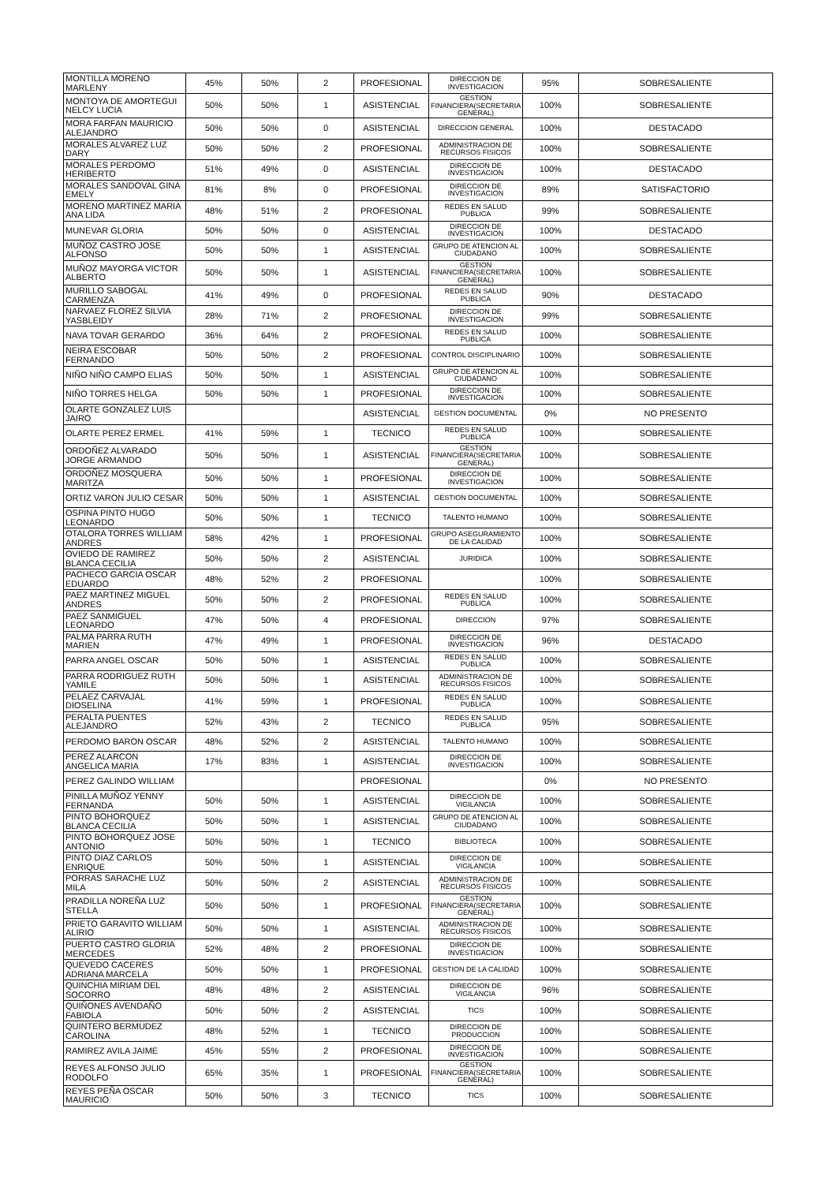| MONTILLA MORENO MARLENY | 45% | 50% | 2 | PROFESIONAL | DIRECCION DE INVESTIGACION | 95% | SOBRESALIENTE |
| MONTOYA DE AMORTEGUI NELCY LUCIA | 50% | 50% | 1 | ASISTENCIAL | GESTION FINANCIERA(SECRETARIA GENERAL) | 100% | SOBRESALIENTE |
| MORA FARFAN MAURICIO ALEJANDRO | 50% | 50% | 0 | ASISTENCIAL | DIRECCION GENERAL | 100% | DESTACADO |
| MORALES ALVAREZ LUZ DARY | 50% | 50% | 2 | PROFESIONAL | ADMINISTRACION DE RECURSOS FISICOS | 100% | SOBRESALIENTE |
| MORALES PERDOMO HERIBERTO | 51% | 49% | 0 | ASISTENCIAL | DIRECCION DE INVESTIGACION | 100% | DESTACADO |
| MORALES SANDOVAL GINA EMELY | 81% | 8% | 0 | PROFESIONAL | DIRECCION DE INVESTIGACION | 89% | SATISFACTORIO |
| MORENO MARTINEZ MARIA ANA LIDA | 48% | 51% | 2 | PROFESIONAL | REDES EN SALUD PUBLICA | 99% | SOBRESALIENTE |
| MUNEVAR GLORIA | 50% | 50% | 0 | ASISTENCIAL | DIRECCION DE INVESTIGACION | 100% | DESTACADO |
| MUÑOZ CASTRO JOSE ALFONSO | 50% | 50% | 1 | ASISTENCIAL | GRUPO DE ATENCION AL CIUDADANO | 100% | SOBRESALIENTE |
| MUÑOZ MAYORGA VICTOR ALBERTO | 50% | 50% | 1 | ASISTENCIAL | GESTION FINANCIERA(SECRETARIA GENERAL) | 100% | SOBRESALIENTE |
| MURILLO SABOGAL CARMENZA | 41% | 49% | 0 | PROFESIONAL | REDES EN SALUD PUBLICA | 90% | DESTACADO |
| NARVAEZ FLOREZ SILVIA YASBLEIDY | 28% | 71% | 2 | PROFESIONAL | DIRECCION DE INVESTIGACION | 99% | SOBRESALIENTE |
| NAVA TOVAR GERARDO | 36% | 64% | 2 | PROFESIONAL | REDES EN SALUD PUBLICA | 100% | SOBRESALIENTE |
| NEIRA ESCOBAR FERNANDO | 50% | 50% | 2 | PROFESIONAL | CONTROL DISCIPLINARIO | 100% | SOBRESALIENTE |
| NIÑO NIÑO CAMPO ELIAS | 50% | 50% | 1 | ASISTENCIAL | GRUPO DE ATENCION AL CIUDADANO | 100% | SOBRESALIENTE |
| NIÑO TORRES HELGA | 50% | 50% | 1 | PROFESIONAL | DIRECCION DE INVESTIGACION | 100% | SOBRESALIENTE |
| OLARTE GONZALEZ LUIS JAIRO | | | | ASISTENCIAL | GESTION DOCUMENTAL | 0% | NO PRESENTO |
| OLARTE PEREZ ERMEL | 41% | 59% | 1 | TECNICO | REDES EN SALUD PUBLICA | 100% | SOBRESALIENTE |
| ORDOÑEZ ALVARADO JORGE ARMANDO | 50% | 50% | 1 | ASISTENCIAL | GESTION FINANCIERA(SECRETARIA GENERAL) | 100% | SOBRESALIENTE |
| ORDOÑEZ MOSQUERA MARITZA | 50% | 50% | 1 | PROFESIONAL | DIRECCION DE INVESTIGACION | 100% | SOBRESALIENTE |
| ORTIZ VARON JULIO CESAR | 50% | 50% | 1 | ASISTENCIAL | GESTION DOCUMENTAL | 100% | SOBRESALIENTE |
| OSPINA PINTO HUGO LEONARDO | 50% | 50% | 1 | TECNICO | TALENTO HUMANO | 100% | SOBRESALIENTE |
| OTALORA TORRES WILLIAM ANDRES | 58% | 42% | 1 | PROFESIONAL | GRUPO ASEGURAMIENTO DE LA CALIDAD | 100% | SOBRESALIENTE |
| OVIEDO DE RAMIREZ BLANCA CECILIA | 50% | 50% | 2 | ASISTENCIAL | JURIDICA | 100% | SOBRESALIENTE |
| PACHECO GARCIA OSCAR EDUARDO | 48% | 52% | 2 | PROFESIONAL | | 100% | SOBRESALIENTE |
| PAEZ MARTINEZ MIGUEL ANDRES | 50% | 50% | 2 | PROFESIONAL | REDES EN SALUD PUBLICA | 100% | SOBRESALIENTE |
| PAEZ SANMIGUEL LEONARDO | 47% | 50% | 4 | PROFESIONAL | DIRECCION | 97% | SOBRESALIENTE |
| PALMA PARRA RUTH MARIEN | 47% | 49% | 1 | PROFESIONAL | DIRECCION DE INVESTIGACION | 96% | DESTACADO |
| PARRA ANGEL OSCAR | 50% | 50% | 1 | ASISTENCIAL | REDES EN SALUD PUBLICA | 100% | SOBRESALIENTE |
| PARRA RODRIGUEZ RUTH YAMILE | 50% | 50% | 1 | ASISTENCIAL | ADMINISTRACION DE RECURSOS FISICOS | 100% | SOBRESALIENTE |
| PELAEZ CARVAJAL DIOSELINA | 41% | 59% | 1 | PROFESIONAL | REDES EN SALUD PUBLICA | 100% | SOBRESALIENTE |
| PERALTA PUENTES ALEJANDRO | 52% | 43% | 2 | TECNICO | REDES EN SALUD PUBLICA | 95% | SOBRESALIENTE |
| PERDOMO BARON OSCAR | 48% | 52% | 2 | ASISTENCIAL | TALENTO HUMANO | 100% | SOBRESALIENTE |
| PEREZ ALARCON ANGELICA MARIA | 17% | 83% | 1 | ASISTENCIAL | DIRECCION DE INVESTIGACION | 100% | SOBRESALIENTE |
| PEREZ GALINDO WILLIAM | | | | PROFESIONAL | | 0% | NO PRESENTO |
| PINILLA MUÑOZ YENNY FERNANDA | 50% | 50% | 1 | ASISTENCIAL | DIRECCION DE VIGILANCIA | 100% | SOBRESALIENTE |
| PINTO BOHORQUEZ BLANCA CECILIA | 50% | 50% | 1 | ASISTENCIAL | GRUPO DE ATENCION AL CIUDADANO | 100% | SOBRESALIENTE |
| PINTO BOHORQUEZ JOSE ANTONIO | 50% | 50% | 1 | TECNICO | BIBLIOTECA | 100% | SOBRESALIENTE |
| PINTO DIAZ CARLOS ENRIQUE | 50% | 50% | 1 | ASISTENCIAL | DIRECCION DE VIGILANCIA | 100% | SOBRESALIENTE |
| PORRAS SARACHE LUZ MILA | 50% | 50% | 2 | ASISTENCIAL | ADMINISTRACION DE RECURSOS FISICOS | 100% | SOBRESALIENTE |
| PRADILLA NOREÑA LUZ STELLA | 50% | 50% | 1 | PROFESIONAL | GESTION FINANCIERA(SECRETARIA GENERAL) | 100% | SOBRESALIENTE |
| PRIETO GARAVITO WILLIAM ALIRIO | 50% | 50% | 1 | ASISTENCIAL | ADMINISTRACION DE RECURSOS FISICOS | 100% | SOBRESALIENTE |
| PUERTO CASTRO GLORIA MERCEDES | 52% | 48% | 2 | PROFESIONAL | DIRECCION DE INVESTIGACION | 100% | SOBRESALIENTE |
| QUEVEDO CACERES ADRIANA MARCELA | 50% | 50% | 1 | PROFESIONAL | GESTION DE LA CALIDAD | 100% | SOBRESALIENTE |
| QUINCHIA MIRIAM DEL SOCORRO | 48% | 48% | 2 | ASISTENCIAL | DIRECCION DE VIGILANCIA | 96% | SOBRESALIENTE |
| QUIÑONES AVENDAÑO FABIOLA | 50% | 50% | 2 | ASISTENCIAL | TICS | 100% | SOBRESALIENTE |
| QUINTERO BERMUDEZ CAROLINA | 48% | 52% | 1 | TECNICO | DIRECCION DE PRODUCCION | 100% | SOBRESALIENTE |
| RAMIREZ AVILA JAIME | 45% | 55% | 2 | PROFESIONAL | DIRECCION DE INVESTIGACION | 100% | SOBRESALIENTE |
| REYES ALFONSO JULIO RODOLFO | 65% | 35% | 1 | PROFESIONAL | GESTION FINANCIERA(SECRETARIA GENERAL) | 100% | SOBRESALIENTE |
| REYES PEÑA OSCAR MAURICIO | 50% | 50% | 3 | TECNICO | TICS | 100% | SOBRESALIENTE |